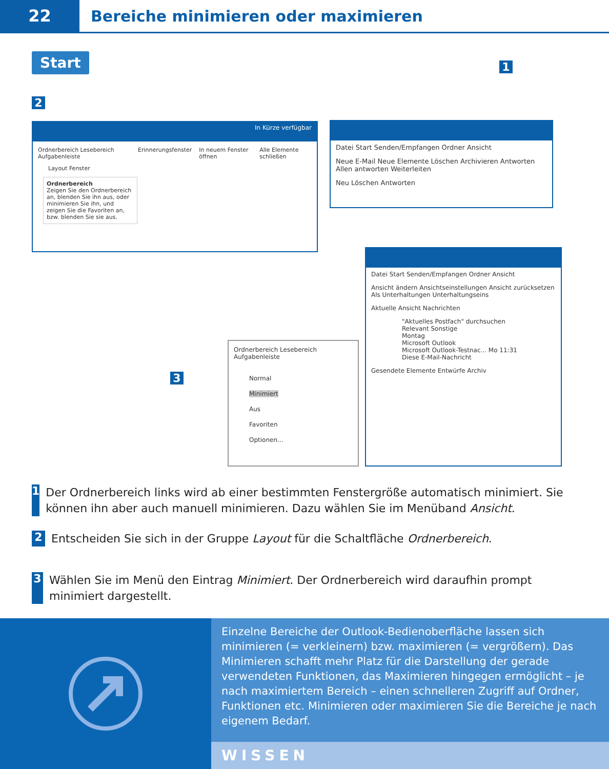22 Bereiche minimieren oder maximieren
Start
2
1
3
In Kürze verfügbar
Ordnerbereich Lesebereich Aufgabenleiste Erinnerungsfenster In neuem Fenster öffnen Alle Elemente schließen
Layout Fenster
Ordnerbereich
Zeigen Sie den Ordnerbereich an, blenden Sie ihn aus, oder minimieren Sie ihn, und zeigen Sie die Favoriten an, bzw. blenden Sie sie aus.
Datei Start Senden/Empfangen Ordner Ansicht
Neue E-Mail Neue Elemente Löschen Archivieren Antworten Allen antworten Weiterleiten
Neu Löschen Antworten
Datei Start Senden/Empfangen Ordner Ansicht
Ansicht ändern Ansichtseinstellungen Ansicht zurücksetzen Als Unterhaltungen Unterhaltungseins
Aktuelle Ansicht Nachrichten
"Aktuelles Postfach" durchsuchen
Relevant Sonstige
Montag
Microsoft Outlook
Microsoft Outlook-Testnac... Mo 11:31
Diese E-Mail-Nachricht
Gesendete Elemente Entwürfe Archiv
Ordnerbereich Lesebereich Aufgabenleiste
Normal
Minimiert
Aus
Favoriten
Optionen...
1 Der Ordnerbereich links wird ab einer bestimmten Fenstergröße automatisch minimiert. Sie können ihn aber auch manuell minimieren. Dazu wählen Sie im Menüband Ansicht.
2 Entscheiden Sie sich in der Gruppe Layout für die Schaltfläche Ordnerbereich.
3 Wählen Sie im Menü den Eintrag Minimiert. Der Ordnerbereich wird daraufhin prompt minimiert dargestellt.
Einzelne Bereiche der Outlook-Bedienoberfläche lassen sich minimieren (= verkleinern) bzw. maximieren (= vergrößern). Das Minimieren schafft mehr Platz für die Darstellung der gerade verwendeten Funktionen, das Maximieren hingegen ermöglicht – je nach maximiertem Bereich – einen schnelleren Zugriff auf Ordner, Funktionen etc. Minimieren oder maximieren Sie die Bereiche je nach eigenem Bedarf.
WISSEN